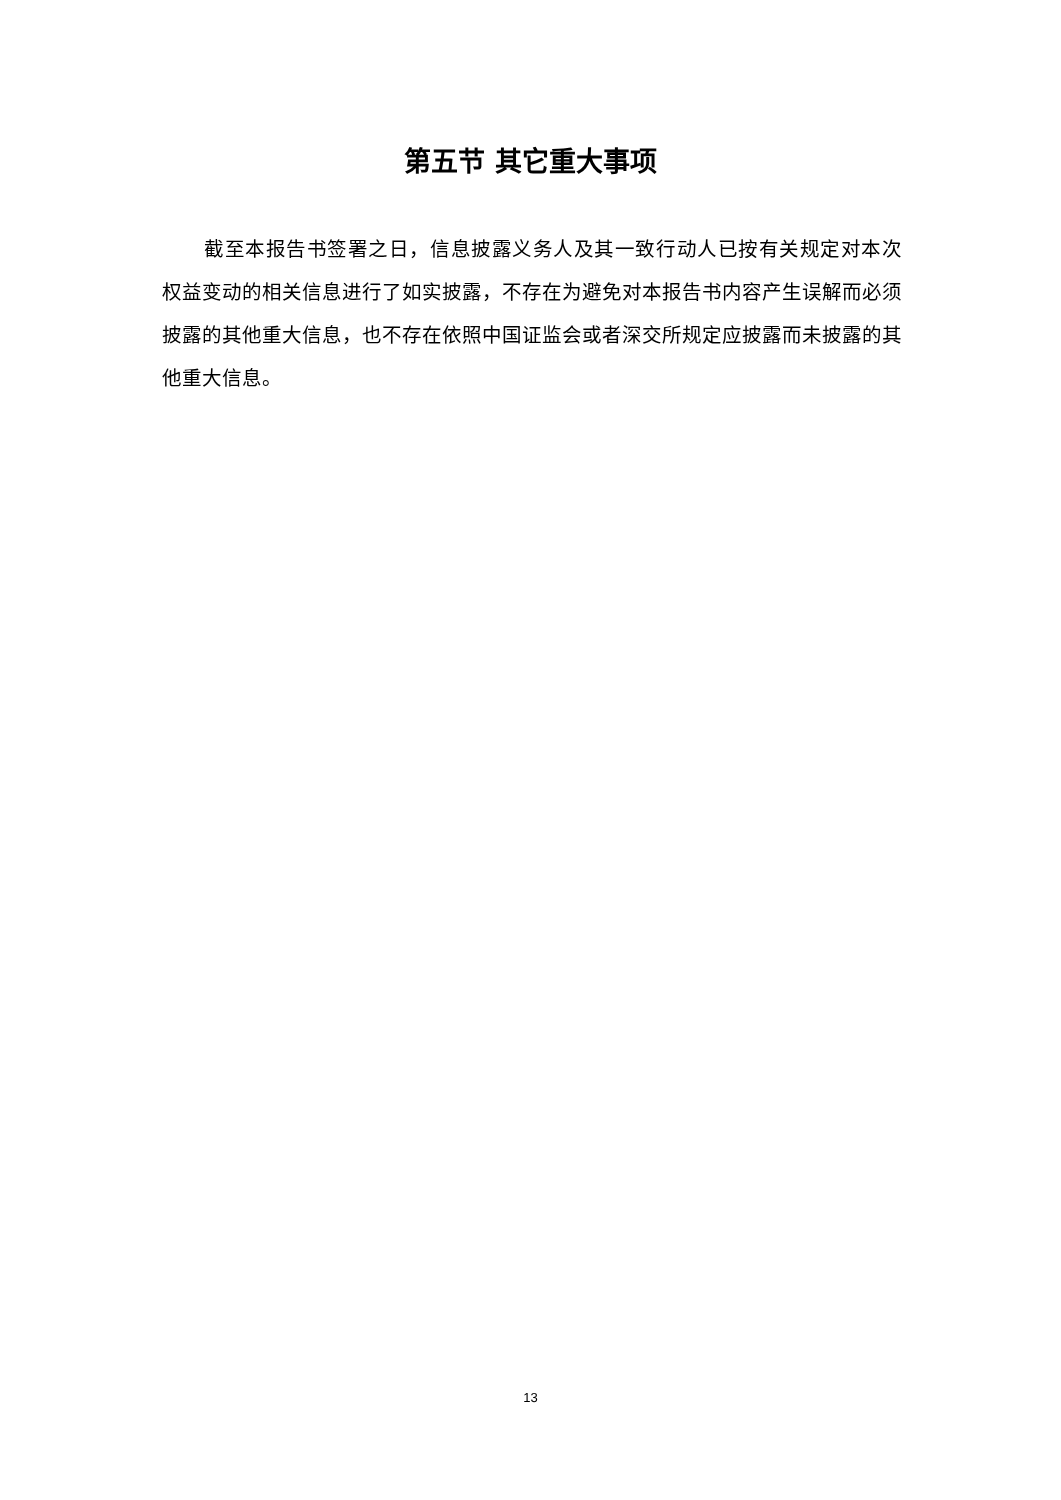第五节 其它重大事项
截至本报告书签署之日，信息披露义务人及其一致行动人已按有关规定对本次权益变动的相关信息进行了如实披露，不存在为避免对本报告书内容产生误解而必须披露的其他重大信息，也不存在依照中国证监会或者深交所规定应披露而未披露的其他重大信息。
13